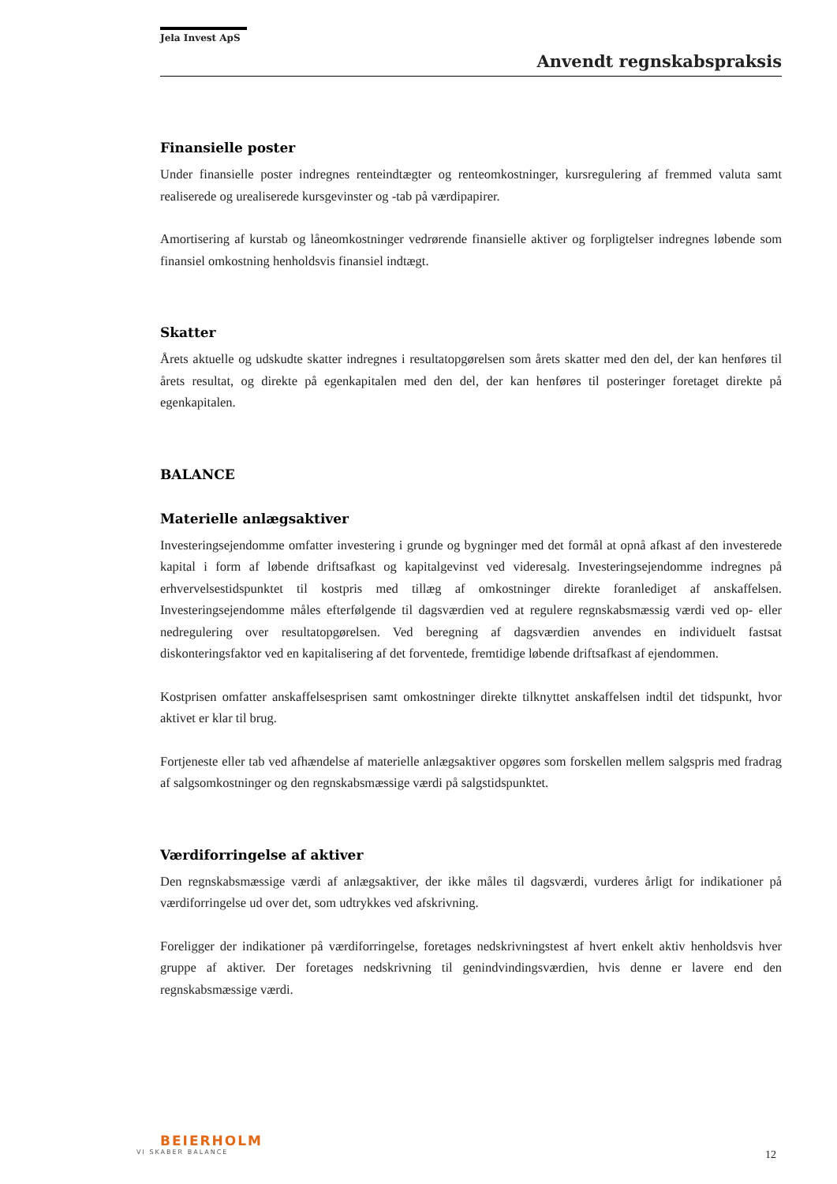Jela Invest ApS
Anvendt regnskabspraksis
Finansielle poster
Under finansielle poster indregnes renteindtægter og renteomkostninger, kursregulering af fremmed valuta samt realiserede og urealiserede kursgevinster og -tab på værdipapirer.
Amortisering af kurstab og låneomkostninger vedrørende finansielle aktiver og forpligtelser indregnes løbende som finansiel omkostning henholdsvis finansiel indtægt.
Skatter
Årets aktuelle og udskudte skatter indregnes i resultatopgørelsen som årets skatter med den del, der kan henføres til årets resultat, og direkte på egenkapitalen med den del, der kan henføres til posteringer foretaget direkte på egenkapitalen.
BALANCE
Materielle anlægsaktiver
Investeringsejendomme omfatter investering i grunde og bygninger med det formål at opnå afkast af den investerede kapital i form af løbende driftsafkast og kapitalgevinst ved videresalg. Investeringsejendomme indregnes på erhvervelsestidspunktet til kostpris med tillæg af omkostninger direkte foranlediget af anskaffelsen. Investeringsejendomme måles efterfølgende til dagsværdien ved at regulere regnskabsmæssig værdi ved op- eller nedregulering over resultatopgørelsen. Ved beregning af dagsværdien anvendes en individuelt fastsat diskonteringsfaktor ved en kapitalisering af det forventede, fremtidige løbende driftsafkast af ejendommen.
Kostprisen omfatter anskaffelsesprisen samt omkostninger direkte tilknyttet anskaffelsen indtil det tidspunkt, hvor aktivet er klar til brug.
Fortjeneste eller tab ved afhændelse af materielle anlægsaktiver opgøres som forskellen mellem salgspris med fradrag af salgsomkostninger og den regnskabsmæssige værdi på salgstidspunktet.
Værdiforringelse af aktiver
Den regnskabsmæssige værdi af anlægsaktiver, der ikke måles til dagsværdi, vurderes årligt for indikationer på værdiforringelse ud over det, som udtrykkes ved afskrivning.
Foreligger der indikationer på værdiforringelse, foretages nedskrivningstest af hvert enkelt aktiv henholdsvis hver gruppe af aktiver. Der foretages nedskrivning til genindvindingsværdien, hvis denne er lavere end den regnskabsmæssige værdi.
BEIERHOLM
VI SKABER BALANCE
12